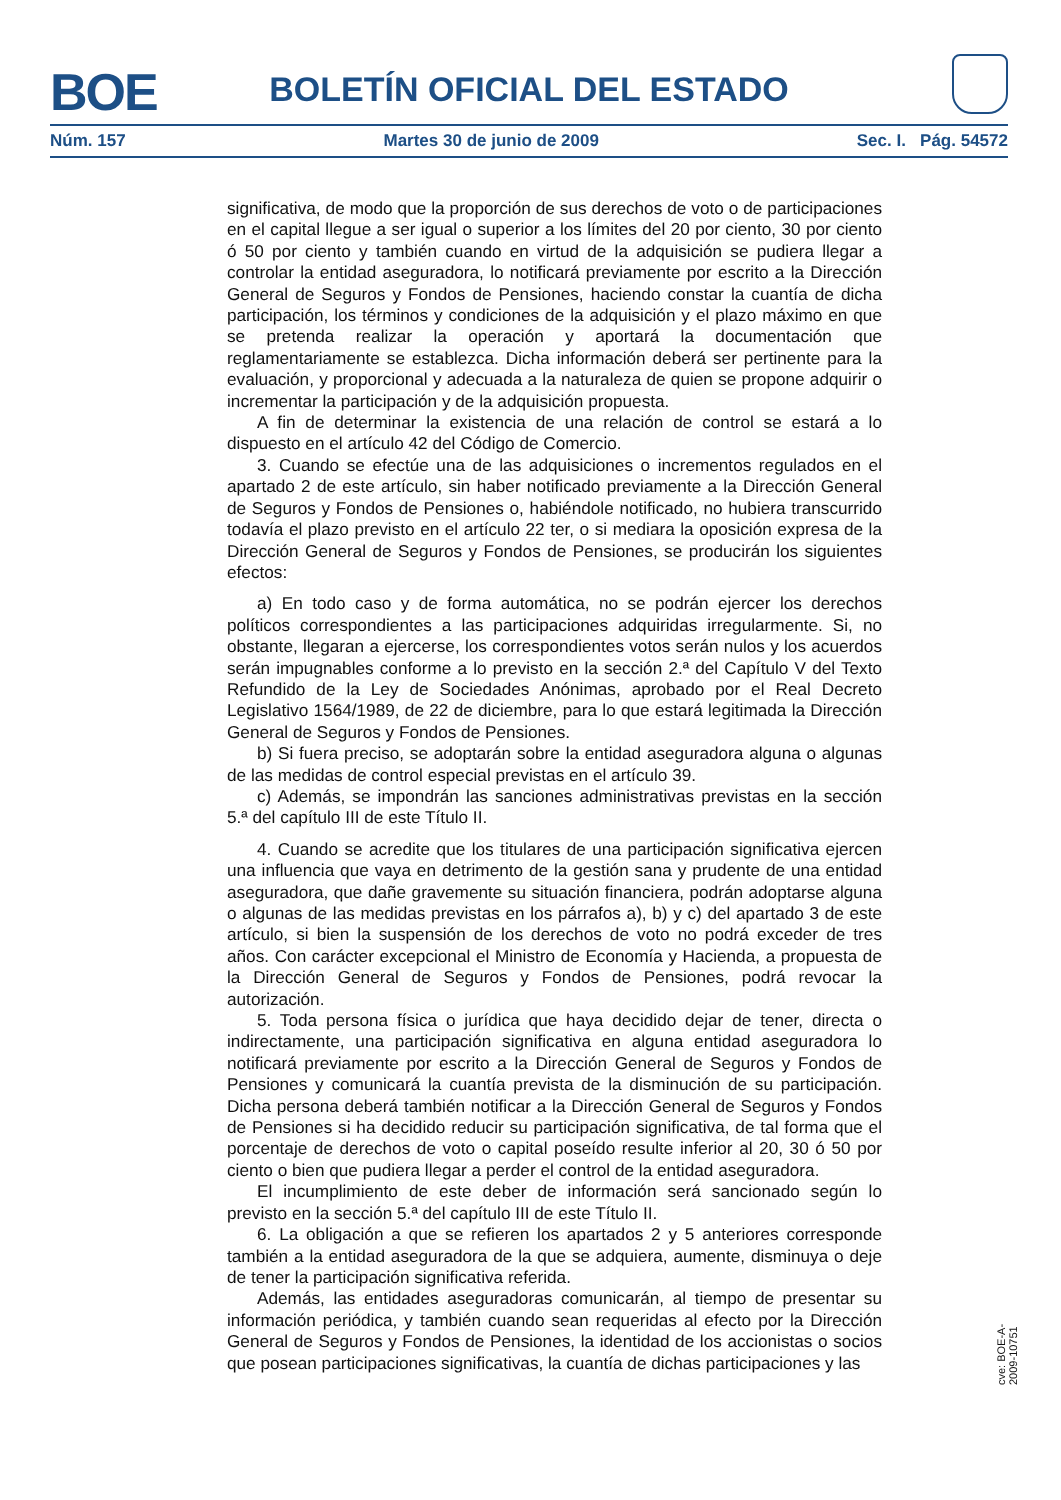BOE
BOLETÍN OFICIAL DEL ESTADO
Núm. 157 Martes 30 de junio de 2009 Sec. I. Pág. 54572
significativa, de modo que la proporción de sus derechos de voto o de participaciones en el capital llegue a ser igual o superior a los límites del 20 por ciento, 30 por ciento ó 50 por ciento y también cuando en virtud de la adquisición se pudiera llegar a controlar la entidad aseguradora, lo notificará previamente por escrito a la Dirección General de Seguros y Fondos de Pensiones, haciendo constar la cuantía de dicha participación, los términos y condiciones de la adquisición y el plazo máximo en que se pretenda realizar la operación y aportará la documentación que reglamentariamente se establezca. Dicha información deberá ser pertinente para la evaluación, y proporcional y adecuada a la naturaleza de quien se propone adquirir o incrementar la participación y de la adquisición propuesta.
A fin de determinar la existencia de una relación de control se estará a lo dispuesto en el artículo 42 del Código de Comercio.
3. Cuando se efectúe una de las adquisiciones o incrementos regulados en el apartado 2 de este artículo, sin haber notificado previamente a la Dirección General de Seguros y Fondos de Pensiones o, habiéndole notificado, no hubiera transcurrido todavía el plazo previsto en el artículo 22 ter, o si mediara la oposición expresa de la Dirección General de Seguros y Fondos de Pensiones, se producirán los siguientes efectos:
a) En todo caso y de forma automática, no se podrán ejercer los derechos políticos correspondientes a las participaciones adquiridas irregularmente. Si, no obstante, llegaran a ejercerse, los correspondientes votos serán nulos y los acuerdos serán impugnables conforme a lo previsto en la sección 2.ª del Capítulo V del Texto Refundido de la Ley de Sociedades Anónimas, aprobado por el Real Decreto Legislativo 1564/1989, de 22 de diciembre, para lo que estará legitimada la Dirección General de Seguros y Fondos de Pensiones.
b) Si fuera preciso, se adoptarán sobre la entidad aseguradora alguna o algunas de las medidas de control especial previstas en el artículo 39.
c) Además, se impondrán las sanciones administrativas previstas en la sección 5.ª del capítulo III de este Título II.
4. Cuando se acredite que los titulares de una participación significativa ejercen una influencia que vaya en detrimento de la gestión sana y prudente de una entidad aseguradora, que dañe gravemente su situación financiera, podrán adoptarse alguna o algunas de las medidas previstas en los párrafos a), b) y c) del apartado 3 de este artículo, si bien la suspensión de los derechos de voto no podrá exceder de tres años. Con carácter excepcional el Ministro de Economía y Hacienda, a propuesta de la Dirección General de Seguros y Fondos de Pensiones, podrá revocar la autorización.
5. Toda persona física o jurídica que haya decidido dejar de tener, directa o indirectamente, una participación significativa en alguna entidad aseguradora lo notificará previamente por escrito a la Dirección General de Seguros y Fondos de Pensiones y comunicará la cuantía prevista de la disminución de su participación. Dicha persona deberá también notificar a la Dirección General de Seguros y Fondos de Pensiones si ha decidido reducir su participación significativa, de tal forma que el porcentaje de derechos de voto o capital poseído resulte inferior al 20, 30 ó 50 por ciento o bien que pudiera llegar a perder el control de la entidad aseguradora.
El incumplimiento de este deber de información será sancionado según lo previsto en la sección 5.ª del capítulo III de este Título II.
6. La obligación a que se refieren los apartados 2 y 5 anteriores corresponde también a la entidad aseguradora de la que se adquiera, aumente, disminuya o deje de tener la participación significativa referida.
Además, las entidades aseguradoras comunicarán, al tiempo de presentar su información periódica, y también cuando sean requeridas al efecto por la Dirección General de Seguros y Fondos de Pensiones, la identidad de los accionistas o socios que posean participaciones significativas, la cuantía de dichas participaciones y las
cve: BOE-A-2009-10751